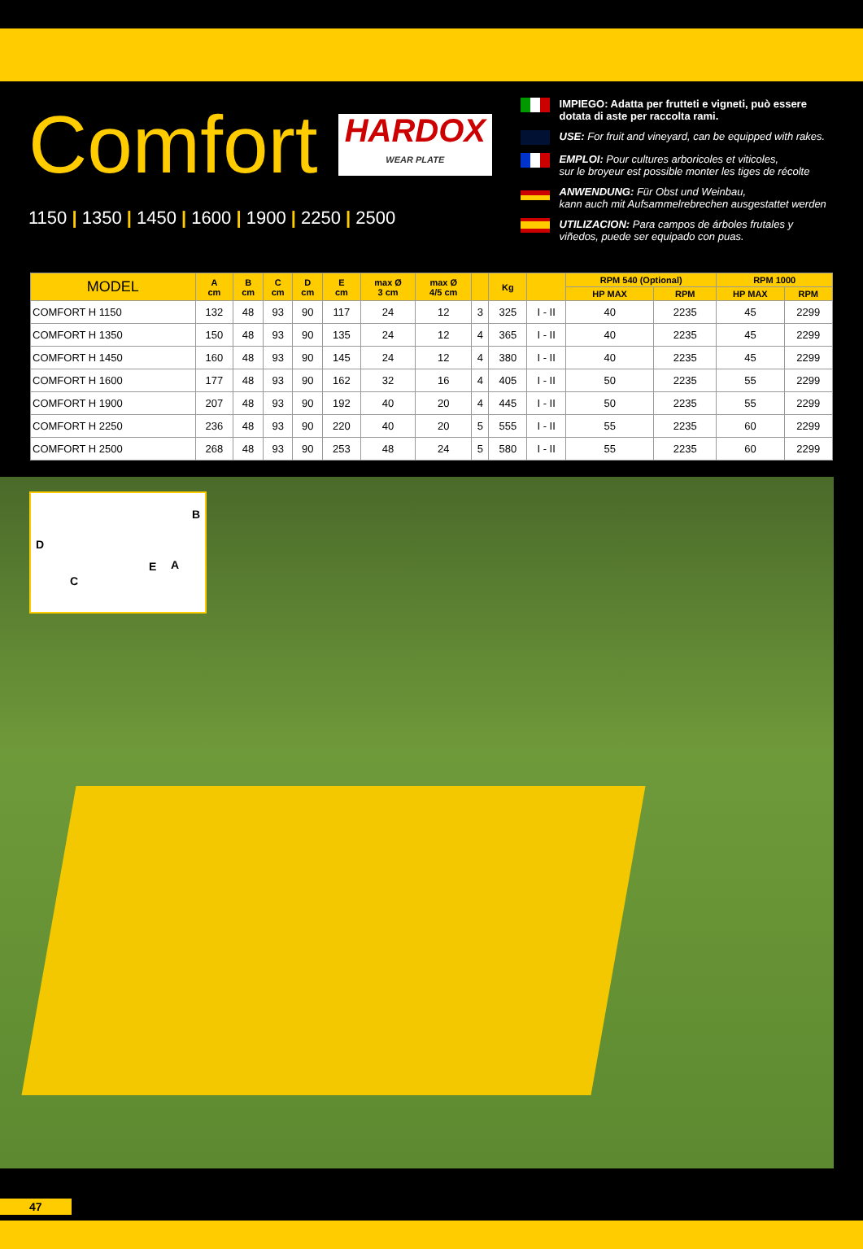Comfort
HARDOX WEAR PLATE
1150 | 1350 | 1450 | 1600 | 1900 | 2250 | 2500
IMPIEGO: Adatta per frutteti e vigneti, può essere dotata di aste per raccolta rami.
USE: For fruit and vineyard, can be equipped with rakes.
EMPLOI: Pour cultures arboricoles et viticoles,
sur le broyeur est possible monter les tiges de récolte
ANWENDUNG: Für Obst und Weinbau,
kann auch mit Aufsammelrebrechen ausgestattet werden
UTILIZACION: Para campos de árboles frutales y viñedos, puede ser equipado con puas.
| MODEL | A cm | B cm | C cm | D cm | E cm | max Ø 3 cm | max Ø 4/5 cm | | Kg | | RPM 540 (Optional) | | RPM 1000 | |
| --- | --- | --- | --- | --- | --- | --- | --- | --- | --- | --- | --- | --- | --- | --- |
| | | | | | | | | | | | HP MAX | RPM | HP MAX | RPM |
| COMFORT H 1150 | 132 | 48 | 93 | 90 | 117 | 24 | 12 | 3 | 325 | I - II | 40 | 2235 | 45 | 2299 |
| COMFORT H 1350 | 150 | 48 | 93 | 90 | 135 | 24 | 12 | 4 | 365 | I - II | 40 | 2235 | 45 | 2299 |
| COMFORT H 1450 | 160 | 48 | 93 | 90 | 145 | 24 | 12 | 4 | 380 | I - II | 40 | 2235 | 45 | 2299 |
| COMFORT H 1600 | 177 | 48 | 93 | 90 | 162 | 32 | 16 | 4 | 405 | I - II | 50 | 2235 | 55 | 2299 |
| COMFORT H 1900 | 207 | 48 | 93 | 90 | 192 | 40 | 20 | 4 | 445 | I - II | 50 | 2235 | 55 | 2299 |
| COMFORT H 2250 | 236 | 48 | 93 | 90 | 220 | 40 | 20 | 5 | 555 | I - II | 55 | 2235 | 60 | 2299 |
| COMFORT H 2500 | 268 | 48 | 93 | 90 | 253 | 48 | 24 | 5 | 580 | I - II | 55 | 2235 | 60 | 2299 |
D
B
C
E A
47